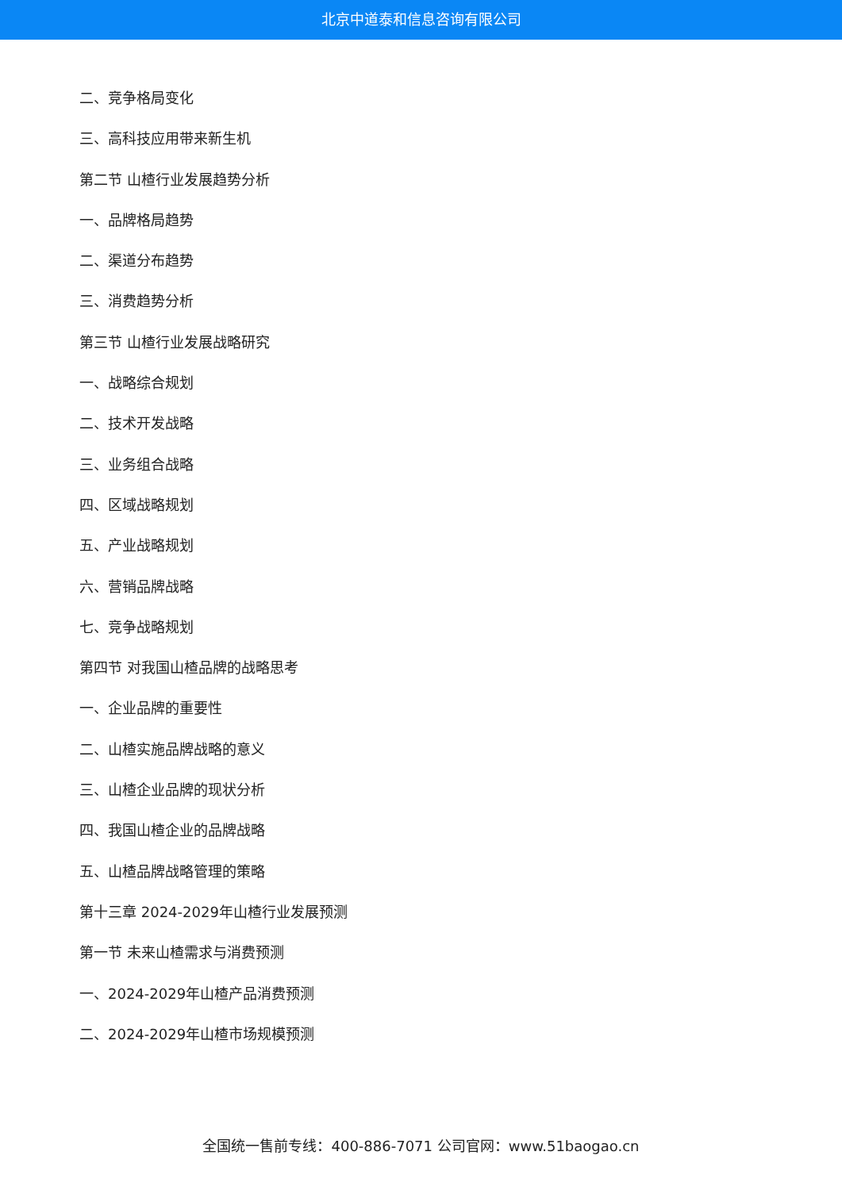北京中道泰和信息咨询有限公司
二、竞争格局变化
三、高科技应用带来新生机
第二节 山楂行业发展趋势分析
一、品牌格局趋势
二、渠道分布趋势
三、消费趋势分析
第三节 山楂行业发展战略研究
一、战略综合规划
二、技术开发战略
三、业务组合战略
四、区域战略规划
五、产业战略规划
六、营销品牌战略
七、竞争战略规划
第四节 对我国山楂品牌的战略思考
一、企业品牌的重要性
二、山楂实施品牌战略的意义
三、山楂企业品牌的现状分析
四、我国山楂企业的品牌战略
五、山楂品牌战略管理的策略
第十三章 2024-2029年山楂行业发展预测
第一节 未来山楂需求与消费预测
一、2024-2029年山楂产品消费预测
二、2024-2029年山楂市场规模预测
全国统一售前专线：400-886-7071 公司官网：www.51baogao.cn